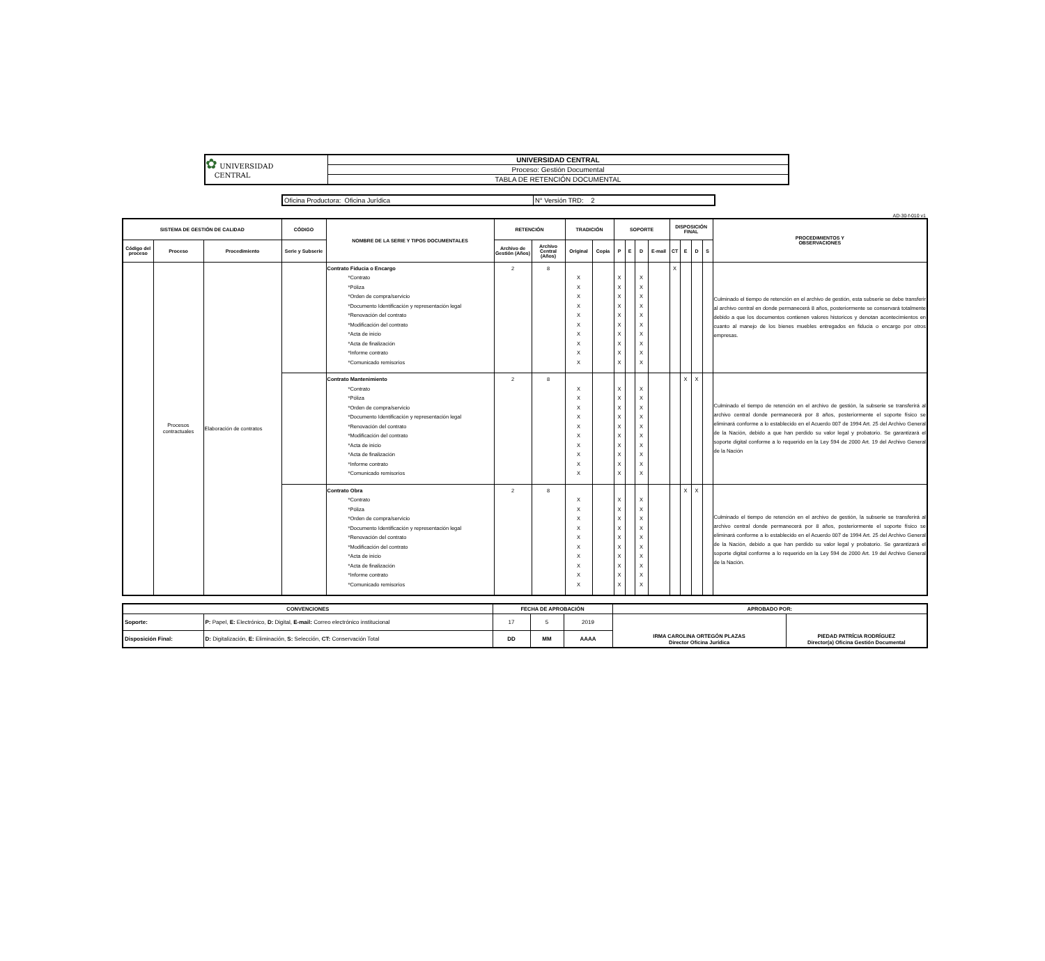| ✿ UNIVERSIDAD CENTRAL | UNIVERSIDAD CENTRAL |
| | Proceso: Gestión Documental |
| | TABLA DE RETENCIÓN DOCUMENTAL |
| Oficina Productora: Oficina Jurídica | N° Versión TRD: 2 |
AD-30-f-010 v1
| SISTEMA DE GESTIÓN DE CALIDAD | | | CÓDIGO | NOMBRE DE LA SERIE Y TIPOS DOCUMENTALES | RETENCIÓN | | TRADICIÓN | | SOPORTE | | | | DISPOSICIÓN FINAL | | | | PROCEDIMIENTOS Y OBSERVACIONES |
| --- | --- | --- | --- | --- | --- | --- | --- | --- | --- | --- | --- | --- | --- | --- | --- | --- | --- |
| Código del proceso | Proceso | Procedimiento | Serie y Subserie | | Archivo de Gestión (Años) | Archivo Central (Años) | Original | Copia | P | E | D | E-mail | CT | E | D | S | |
| | Procesos contractuales | Elaboración de contratos | | Contrato Fiducia o Encargo *Contrato *Póliza *Orden de compra/servicio *Documento Identificación y representación legal *Renovación del contrato *Modificación del contrato *Acta de inicio *Acta de finalización *Informe contrato *Comunicado remisorios | 2 | 8 | X X X X X X X X X X | | X X X X X X X X X X | | X X X X X X X X X X | | X | | | | Culminado el tiempo de retención en el archivo de gestión, esta subserie se debe transferir al archivo central en donde permanecerá 8 años, posteriormente se conservará totalmente debido a que los documentos contienen valores historicos y denotan acontecimientos en cuanto al manejo de los bienes muebles entregados en fiducia o encargo por otros empresas. |
| | | | | Contrato Mantenimiento *Contrato *Póliza *Orden de compra/servicio *Documento Identificación y representación legal *Renovación del contrato *Modificación del contrato *Acta de inicio *Acta de finalización *Informe contrato *Comunicado remisorios | 2 | 8 | X X X X X X X X X X | | X X X X X X X X X X | | X X X X X X X X X X | | | X | X | | Culminado el tiempo de retención en el archivo de gestión, la subserie se transferirá al archivo central donde permanecerá por 8 años, posteriormente el soporte físico se eliminará conforme a lo establecido en el Acuerdo 007 de 1994 Art. 25 del Archivo General de la Nación, debido a que han perdido su valor legal y probatorio. Se garantizará el soporte digital conforme a lo requerido en la Ley 594 de 2000 Art. 19 del Archivo General de la Nación |
| | | | | Contrato Obra *Contrato *Póliza *Orden de compra/servicio *Documento Identificación y representación legal *Renovación del contrato *Modificación del contrato *Acta de inicio *Acta de finalización *Informe contrato *Comunicado remisorios | 2 | 8 | X X X X X X X X X X | | X X X X X X X X X X | | X X X X X X X X X X | | | X | X | | Culminado el tiempo de retención en el archivo de gestión, la subserie se transferirá al archivo central donde permanecerá por 8 años, posteriormente el soporte físico se eliminará conforme a lo establecido en el Acuerdo 007 de 1994 Art. 25 del Archivo General de la Nación, debido a que han perdido su valor legal y probatorio. Se garantizará el soporte digital conforme a lo requerido en la Ley 594 de 2000 Art. 19 del Archivo General de la Nación. |
| CONVENCIONES | | FECHA DE APROBACIÓN | | | APROBADO POR: | |
| --- | --- | --- | --- | --- | --- | --- |
| Soporte: | P: Papel, E: Electrónico, D: Digital, E-mail: Correo electrónico institucional | 17 | 5 | 2019 | IRMA CAROLINA ORTEGÓN PLAZAS Director Oficina Jurídica | PIEDAD PATRÍCIA RODRÍGUEZ Director(a) Oficina Gestión Documental |
| Disposición Final: | D: Digitalización, E: Eliminación, S: Selección, CT: Conservación Total | DD | MM | AAAA | | |